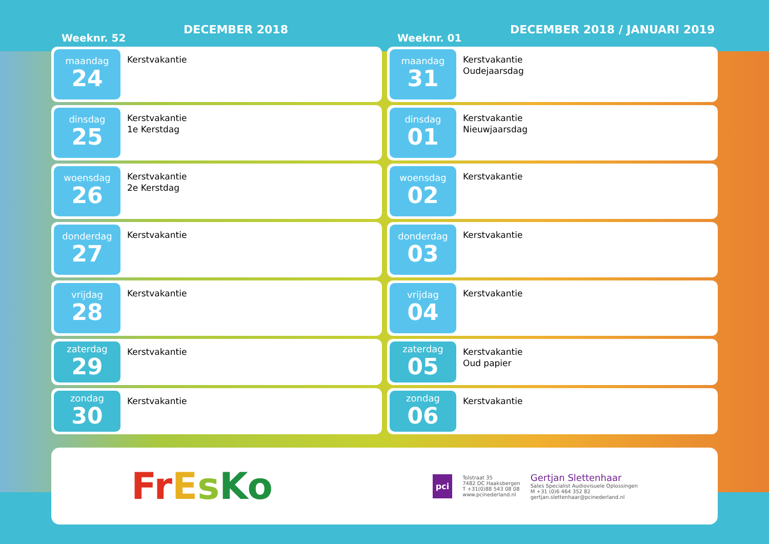Weeknr. 52
DECEMBER 2018
maandag
24
Kerstvakantie
dinsdag
25
Kerstvakantie
1e Kerstdag
woensdag
26
Kerstvakantie
2e Kerstdag
donderdag
27
Kerstvakantie
vrijdag
28
Kerstvakantie
zaterdag
29
Kerstvakantie
zondag
30
Kerstvakantie
Weeknr. 01
DECEMBER 2018 / JANUARI 2019
maandag
31
Kerstvakantie
Oudejaarsdag
dinsdag
01
Kerstvakantie
Nieuwjaarsdag
woensdag
02
Kerstvakantie
donderdag
03
Kerstvakantie
vrijdag
04
Kerstvakantie
zaterdag
05
Kerstvakantie
Oud papier
zondag
06
Kerstvakantie
FrEsKo
pci
Tolstraat 35
7482 DC Haaksbergen
T +31(0)88 543 08 08
www.pcinederland.nl
Gertjan Slettenhaar
Sales Specialist Audiovisuele Oplossingen
M +31 (0)6 464 352 82
gertjan.slettenhaar@pcinederland.nl